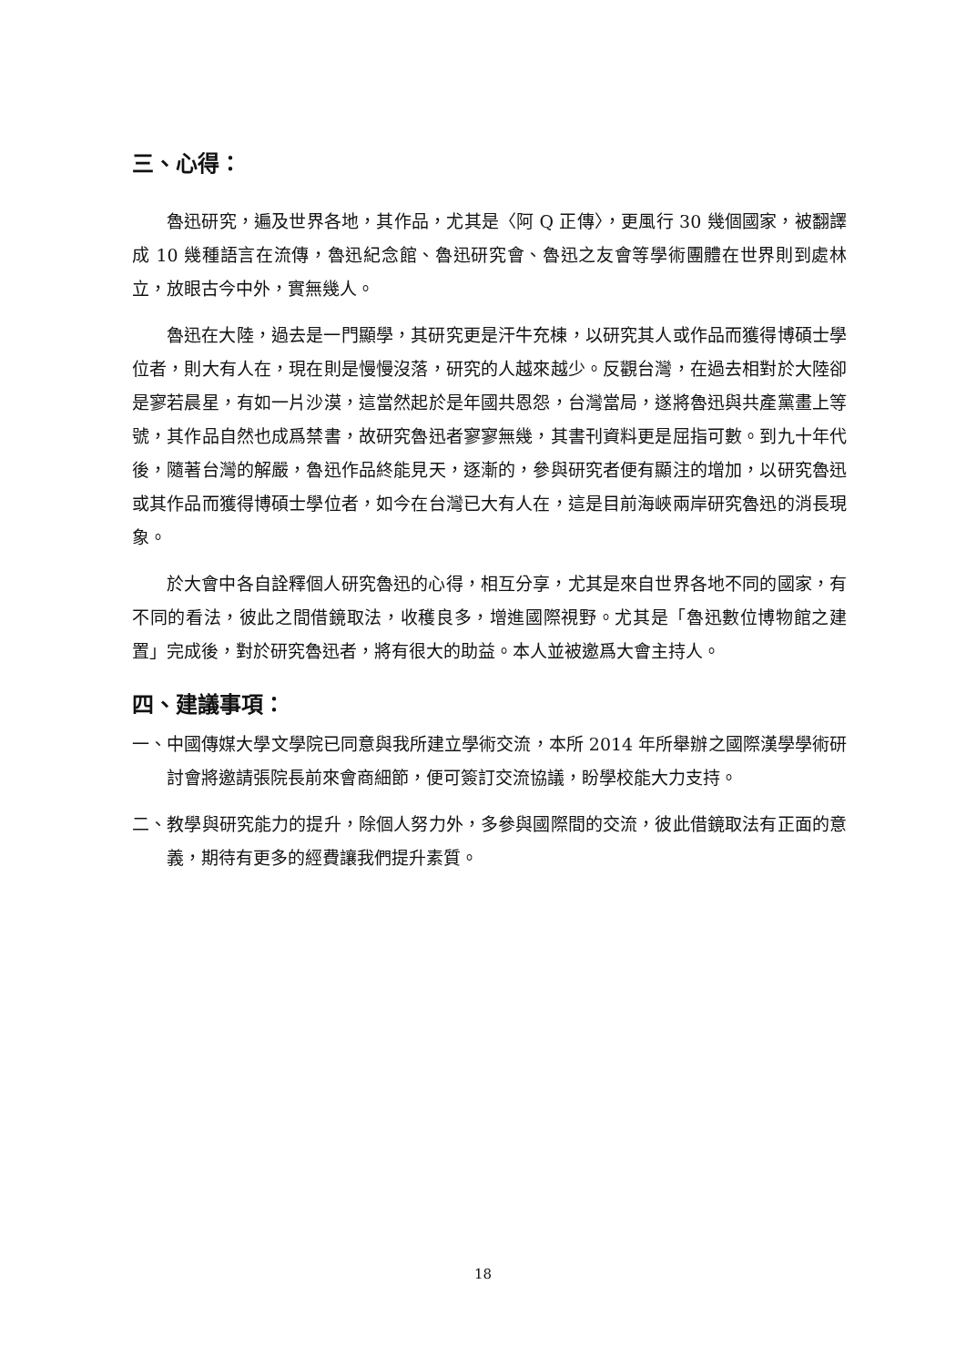三、心得：
魯迅研究，遍及世界各地，其作品，尤其是〈阿 Q 正傳〉，更風行 30 幾個國家，被翻譯成 10 幾種語言在流傳，魯迅紀念館、魯迅研究會、魯迅之友會等學術團體在世界則到處林立，放眼古今中外，實無幾人。
魯迅在大陸，過去是一門顯學，其研究更是汗牛充棟，以研究其人或作品而獲得博碩士學位者，則大有人在，現在則是慢慢沒落，研究的人越來越少。反觀台灣，在過去相對於大陸卻是寥若晨星，有如一片沙漠，這當然起於是年國共恩怨，台灣當局，遂將魯迅與共產黨畫上等號，其作品自然也成爲禁書，故研究魯迅者寥寥無幾，其書刊資料更是屈指可數。到九十年代後，隨著台灣的解嚴，魯迅作品終能見天，逐漸的，參與研究者便有顯注的增加，以研究魯迅或其作品而獲得博碩士學位者，如今在台灣已大有人在，這是目前海峽兩岸研究魯迅的消長現象。
於大會中各自詮釋個人研究魯迅的心得，相互分享，尤其是來自世界各地不同的國家，有不同的看法，彼此之間借鏡取法，收穫良多，增進國際視野。尤其是「魯迅數位博物館之建置」完成後，對於研究魯迅者，將有很大的助益。本人並被邀爲大會主持人。
四、建議事項：
一、中國傳媒大學文學院已同意與我所建立學術交流，本所 2014 年所舉辦之國際漢學學術研討會將邀請張院長前來會商細節，便可簽訂交流協議，盼學校能大力支持。
二、教學與研究能力的提升，除個人努力外，多參與國際間的交流，彼此借鏡取法有正面的意義，期待有更多的經費讓我們提升素質。
18